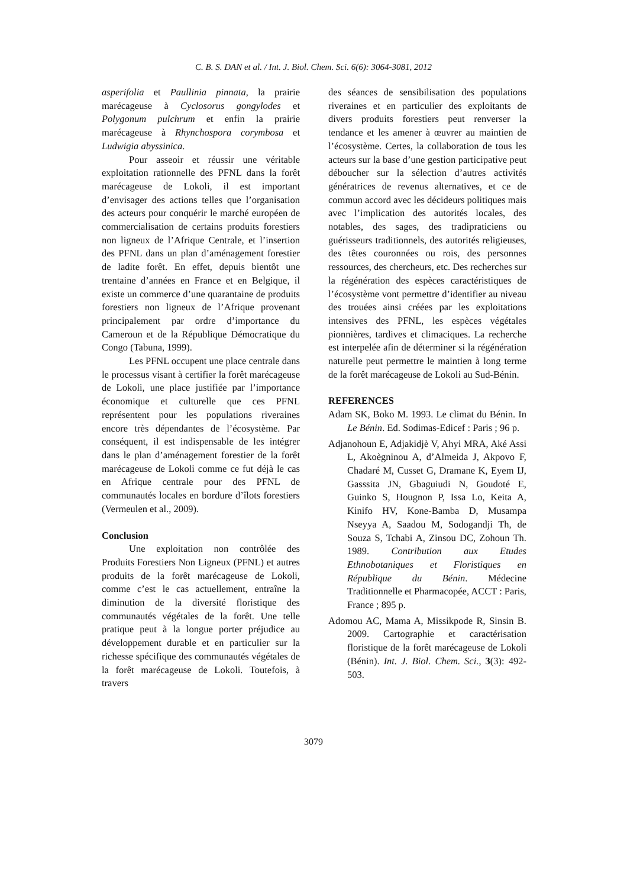C. B. S. DAN et al. / Int. J. Biol. Chem. Sci. 6(6): 3064-3081, 2012
asperifolia et Paullinia pinnata, la prairie marécageuse à Cyclosorus gongylodes et Polygonum pulchrum et enfin la prairie marécageuse à Rhynchospora corymbosa et Ludwigia abyssinica.
Pour asseoir et réussir une véritable exploitation rationnelle des PFNL dans la forêt marécageuse de Lokoli, il est important d’envisager des actions telles que l’organisation des acteurs pour conquérir le marché européen de commercialisation de certains produits forestiers non ligneux de l’Afrique Centrale, et l’insertion des PFNL dans un plan d’aménagement forestier de ladite forêt. En effet, depuis bientôt une trentaine d’années en France et en Belgique, il existe un commerce d’une quarantaine de produits forestiers non ligneux de l’Afrique provenant principalement par ordre d’importance du Cameroun et de la République Démocratique du Congo (Tabuna, 1999).
Les PFNL occupent une place centrale dans le processus visant à certifier la forêt marécageuse de Lokoli, une place justifiée par l’importance économique et culturelle que ces PFNL représentent pour les populations riveraines encore très dépendantes de l’écosystème. Par conséquent, il est indispensable de les intégrer dans le plan d’aménagement forestier de la forêt marécageuse de Lokoli comme ce fut déjà le cas en Afrique centrale pour des PFNL de communautés locales en bordure d’îlots forestiers (Vermeulen et al., 2009).
Conclusion
Une exploitation non contrôlée des Produits Forestiers Non Ligneux (PFNL) et autres produits de la forêt marécageuse de Lokoli, comme c’est le cas actuellement, entraîne la diminution de la diversité floristique des communautés végétales de la forêt. Une telle pratique peut à la longue porter préjudice au développement durable et en particulier sur la richesse spécifique des communautés végétales de la forêt marécageuse de Lokoli. Toutefois, à travers
des séances de sensibilisation des populations riveraines et en particulier des exploitants de divers produits forestiers peut renverser la tendance et les amener à œuvrer au maintien de l’écosystème. Certes, la collaboration de tous les acteurs sur la base d’une gestion participative peut déboucher sur la sélection d’autres activités génératrices de revenus alternatives, et ce de commun accord avec les décideurs politiques mais avec l’implication des autorités locales, des notables, des sages, des tradipraticiens ou guérisseurs traditionnels, des autorités religieuses, des têtes couronnées ou rois, des personnes ressources, des chercheurs, etc. Des recherches sur la régénération des espèces caractéristiques de l’écosystème vont permettre d’identifier au niveau des trouées ainsi créées par les exploitations intensives des PFNL, les espèces végétales pionnières, tardives et climaciques. La recherche est interpelée afin de déterminer si la régénération naturelle peut permettre le maintien à long terme de la forêt marécageuse de Lokoli au Sud-Bénin.
REFERENCES
Adam SK, Boko M. 1993. Le climat du Bénin. In Le Bénin. Ed. Sodimas-Edicef : Paris ; 96 p.
Adjanohoun E, Adjakidjè V, Ahyi MRA, Aké Assi L, Akoègninou A, d’Almeida J, Akpovo F, Chadaré M, Cusset G, Dramane K, Eyem IJ, Gasssita JN, Gbaguiudi N, Goudoté E, Guinko S, Hougnon P, Issa Lo, Keita A, Kinifo HV, Kone-Bamba D, Musampa Nseyya A, Saadou M, Sodogandji Th, de Souza S, Tchabi A, Zinsou DC, Zohoun Th. 1989. Contribution aux Etudes Ethnobotaniques et Floristiques en République du Bénin. Médecine Traditionnelle et Pharmacopée, ACCT : Paris, France ; 895 p.
Adomou AC, Mama A, Missikpode R, Sinsin B. 2009. Cartographie et caractérisation floristique de la forêt marécageuse de Lokoli (Bénin). Int. J. Biol. Chem. Sci., 3(3): 492-503.
3079